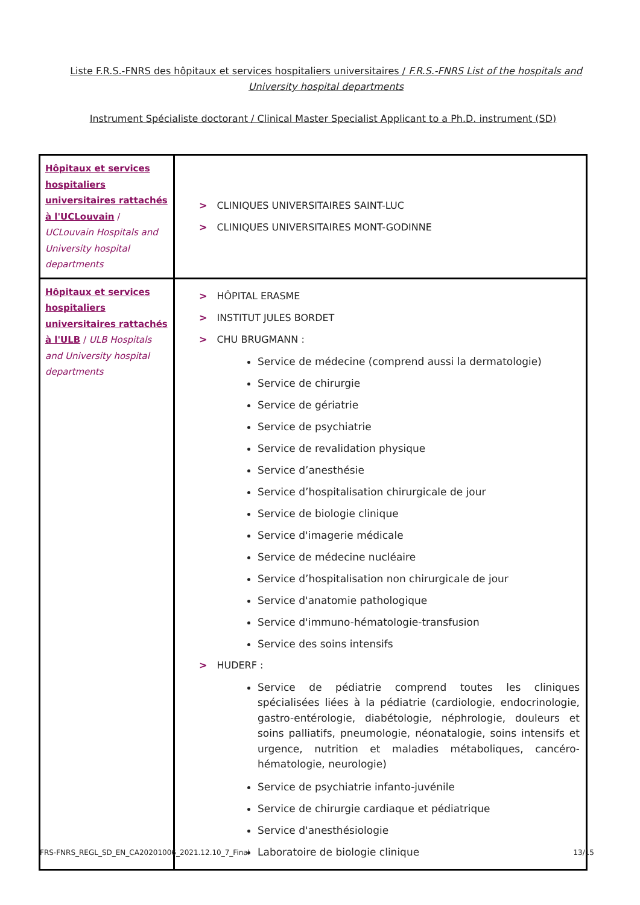Liste F.R.S.-FNRS des hôpitaux et services hospitaliers universitaires / F.R.S.-FNRS List of the hospitals and University hospital departments
Instrument Spécialiste doctorant / Clinical Master Specialist Applicant to a Ph.D. instrument (SD)
| Hôpitaux et services hospitaliers universitaires rattachés à l'UCLouvain / UCLouvain Hospitals and University hospital departments | > CLINIQUES UNIVERSITAIRES SAINT-LUC > CLINIQUES UNIVERSITAIRES MONT-GODINNE |
| Hôpitaux et services hospitaliers universitaires rattachés à l'ULB / ULB Hospitals and University hospital departments | > HÔPITAL ERASME > INSTITUT JULES BORDET > CHU BRUGMANN : Service de médecine (comprend aussi la dermatologie) Service de chirurgie Service de gériatrie Service de psychiatrie Service de revalidation physique Service d’anesthésie Service d’hospitalisation chirurgicale de jour Service de biologie clinique Service d'imagerie médicale Service de médecine nucléaire Service d’hospitalisation non chirurgicale de jour Service d'anatomie pathologique Service d'immuno-hématologie-transfusion Service des soins intensifs > HUDERF : Service de pédiatrie comprend toutes les cliniques spécialisées liées à la pédiatrie (cardiologie, endocrinologie, gastro-entérologie, diabétologie, néphrologie, douleurs et soins palliatifs, pneumologie, néonatalogie, soins intensifs et urgence, nutrition et maladies métaboliques, cancéro-hématologie, neurologie) Service de psychiatrie infanto-juvénile Service de chirurgie cardiaque et pédiatrique Service d'anesthésiologie Laboratoire de biologie clinique |
FRS-FNRS_REGL_SD_EN_CA20201006_2021.12.10_7_Final 13/15